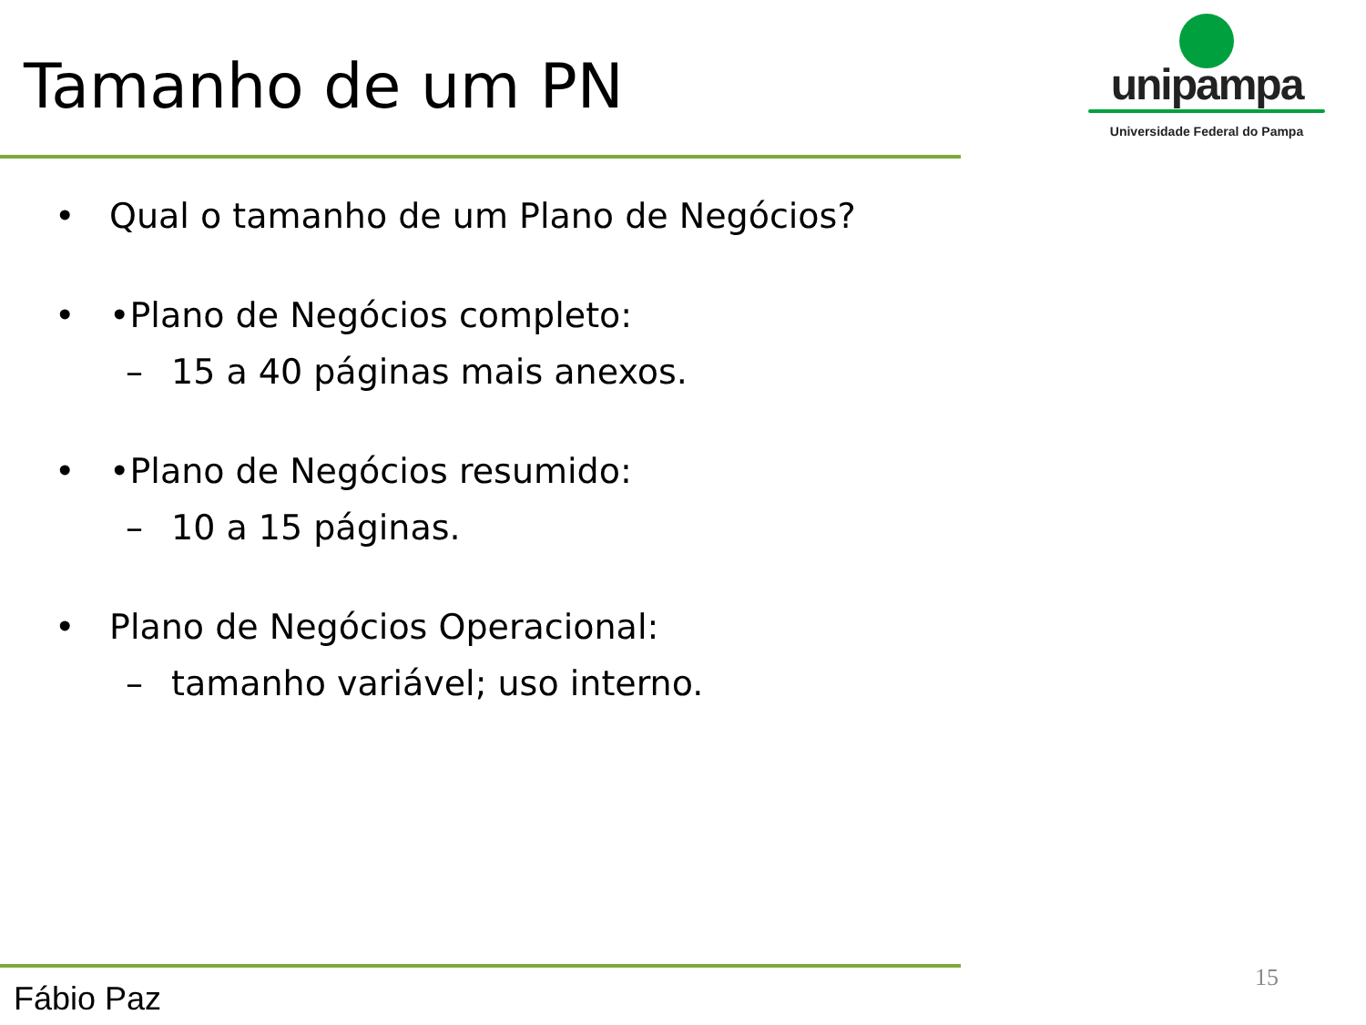Tamanho de um PN
unipampa
Universidade Federal do Pampa
• Qual o tamanho de um Plano de Negócios?
• •Plano de Negócios completo:
– 15 a 40 páginas mais anexos.
• •Plano de Negócios resumido:
– 10 a 15 páginas.
• Plano de Negócios Operacional:
– tamanho variável; uso interno.
Fábio Paz
15